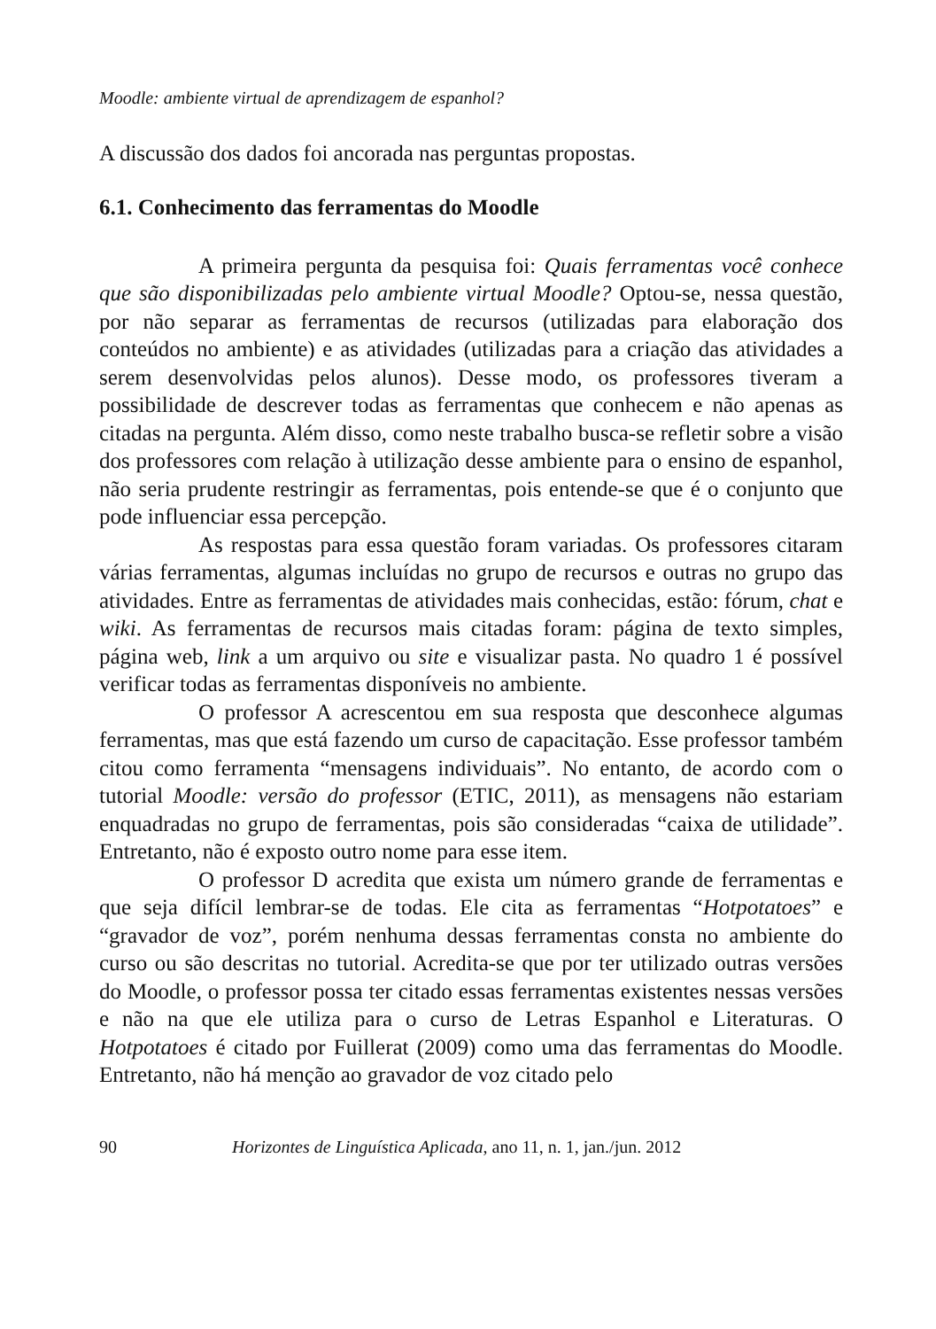Moodle: ambiente virtual de aprendizagem de espanhol?
A discussão dos dados foi ancorada nas perguntas propostas.
6.1. Conhecimento das ferramentas do Moodle
A primeira pergunta da pesquisa foi: Quais ferramentas você conhece que são disponibilizadas pelo ambiente virtual Moodle? Optou-se, nessa questão, por não separar as ferramentas de recursos (utilizadas para elaboração dos conteúdos no ambiente) e as atividades (utilizadas para a criação das atividades a serem desenvolvidas pelos alunos). Desse modo, os professores tiveram a possibilidade de descrever todas as ferramentas que conhecem e não apenas as citadas na pergunta. Além disso, como neste trabalho busca-se refletir sobre a visão dos professores com relação à utilização desse ambiente para o ensino de espanhol, não seria prudente restringir as ferramentas, pois entende-se que é o conjunto que pode influenciar essa percepção.
As respostas para essa questão foram variadas. Os professores citaram várias ferramentas, algumas incluídas no grupo de recursos e outras no grupo das atividades. Entre as ferramentas de atividades mais conhecidas, estão: fórum, chat e wiki. As ferramentas de recursos mais citadas foram: página de texto simples, página web, link a um arquivo ou site e visualizar pasta. No quadro 1 é possível verificar todas as ferramentas disponíveis no ambiente.
O professor A acrescentou em sua resposta que desconhece algumas ferramentas, mas que está fazendo um curso de capacitação. Esse professor também citou como ferramenta “mensagens individuais”. No entanto, de acordo com o tutorial Moodle: versão do professor (ETIC, 2011), as mensagens não estariam enquadradas no grupo de ferramentas, pois são consideradas “caixa de utilidade”. Entretanto, não é exposto outro nome para esse item.
O professor D acredita que exista um número grande de ferramentas e que seja difícil lembrar-se de todas. Ele cita as ferramentas “Hotpotatoes” e “gravador de voz”, porém nenhuma dessas ferramentas consta no ambiente do curso ou são descritas no tutorial. Acredita-se que por ter utilizado outras versões do Moodle, o professor possa ter citado essas ferramentas existentes nessas versões e não na que ele utiliza para o curso de Letras Espanhol e Literaturas. O Hotpotatoes é citado por Fuillerat (2009) como uma das ferramentas do Moodle. Entretanto, não há menção ao gravador de voz citado pelo
90 Horizontes de Linguística Aplicada, ano 11, n. 1, jan./jun. 2012